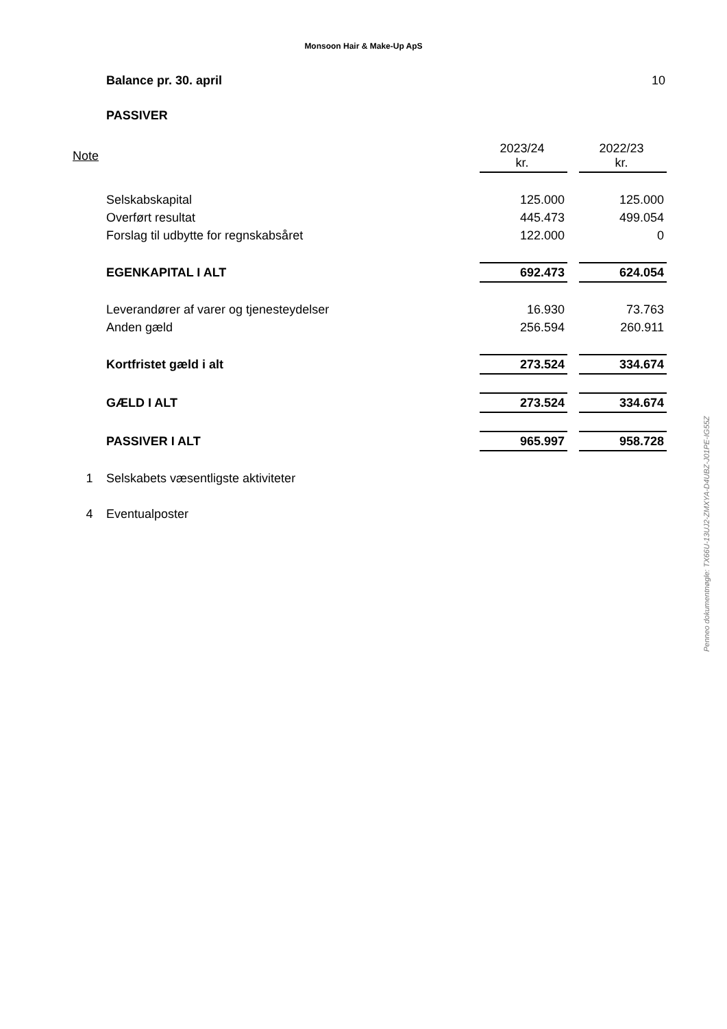Monsoon Hair & Make-Up ApS
Balance pr. 30. april 10
PASSIVER
| Note | | 2023/24 kr. | | 2022/23 kr. |
| | Selskabskapital | 125.000 | | 125.000 |
| | Overført resultat | 445.473 | | 499.054 |
| | Forslag til udbytte for regnskabsåret | 122.000 | | 0 |
| | EGENKAPITAL I ALT | 692.473 | | 624.054 |
| | Leverandører af varer og tjenesteydelser | 16.930 | | 73.763 |
| | Anden gæld | 256.594 | | 260.911 |
| | Kortfristet gæld i alt | 273.524 | | 334.674 |
| | GÆLD I ALT | 273.524 | | 334.674 |
| | PASSIVER I ALT | 965.997 | | 958.728 |
| 1 | Selskabets væsentligste aktiviteter | | | |
| 4 | Eventualposter | | | |
Penneo dokumentnøgle: TX66U-13UJ2-ZMXYA-D4UBZ-J01PE-IG55Z